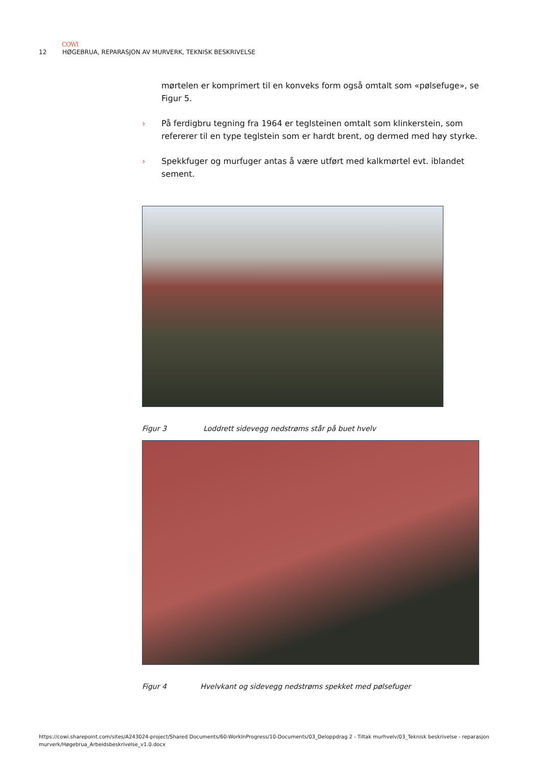COWI
12 HØGEBRUA, REPARASJON AV MURVERK, TEKNISK BESKRIVELSE
mørtelen er komprimert til en konveks form også omtalt som «pølsefuge», se Figur 5.
› På ferdigbru tegning fra 1964 er teglsteinen omtalt som klinkerstein, som refererer til en type teglstein som er hardt brent, og dermed med høy styrke.
› Spekkfuger og murfuger antas å være utført med kalkmørtel evt. iblandet sement.
Figur 3 Loddrett sidevegg nedstrøms står på buet hvelv
Figur 4 Hvelvkant og sidevegg nedstrøms spekket med pølsefuger
https://cowi.sharepoint.com/sites/A243024-project/Shared Documents/60-WorkInProgress/10-Documents/03_Deloppdrag 2 - Tiltak murhvelv/03_Teknisk beskrivelse - reparasjon murverk/Høgebrua_Arbeidsbeskrivelse_v1.0.docx